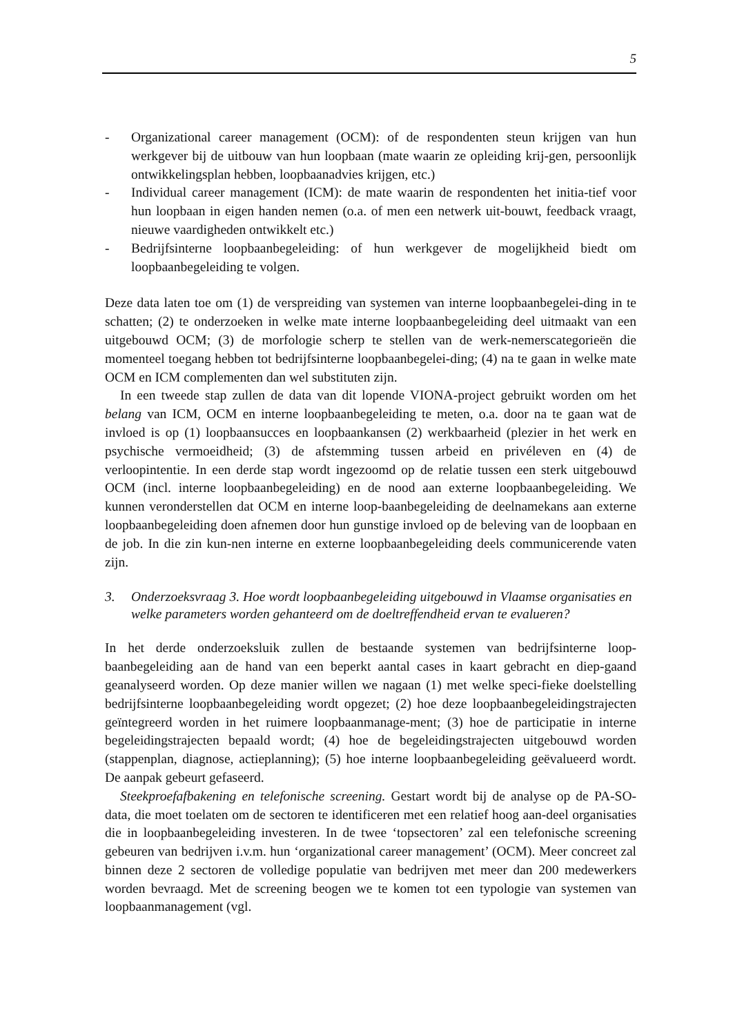5
- Organizational career management (OCM): of de respondenten steun krijgen van hun werkgever bij de uitbouw van hun loopbaan (mate waarin ze opleiding krij-gen, persoonlijk ontwikkelingsplan hebben, loopbaanadvies krijgen, etc.)
- Individual career management (ICM): de mate waarin de respondenten het initia-tief voor hun loopbaan in eigen handen nemen (o.a. of men een netwerk uit-bouwt, feedback vraagt, nieuwe vaardigheden ontwikkelt etc.)
- Bedrijfsinterne loopbaanbegeleiding: of hun werkgever de mogelijkheid biedt om loopbaanbegeleiding te volgen.
Deze data laten toe om (1) de verspreiding van systemen van interne loopbaanbegelei-ding in te schatten; (2) te onderzoeken in welke mate interne loopbaanbegeleiding deel uitmaakt van een uitgebouwd OCM; (3) de morfologie scherp te stellen van de werk-nemerscategorieën die momenteel toegang hebben tot bedrijfsinterne loopbaanbegelei-ding; (4) na te gaan in welke mate OCM en ICM complementen dan wel substituten zijn.
In een tweede stap zullen de data van dit lopende VIONA-project gebruikt worden om het belang van ICM, OCM en interne loopbaanbegeleiding te meten, o.a. door na te gaan wat de invloed is op (1) loopbaansucces en loopbaankansen (2) werkbaarheid (plezier in het werk en psychische vermoeidheid; (3) de afstemming tussen arbeid en privéleven en (4) de verloopintentie. In een derde stap wordt ingezoomd op de relatie tussen een sterk uitgebouwd OCM (incl. interne loopbaanbegeleiding) en de nood aan externe loopbaanbegeleiding. We kunnen veronderstellen dat OCM en interne loop-baanbegeleiding de deelnamekans aan externe loopbaanbegeleiding doen afnemen door hun gunstige invloed op de beleving van de loopbaan en de job. In die zin kun-nen interne en externe loopbaanbegeleiding deels communicerende vaten zijn.
3. Onderzoeksvraag 3. Hoe wordt loopbaanbegeleiding uitgebouwd in Vlaamse organisaties en welke parameters worden gehanteerd om de doeltreffendheid ervan te evalueren?
In het derde onderzoeksluik zullen de bestaande systemen van bedrijfsinterne loop-baanbegeleiding aan de hand van een beperkt aantal cases in kaart gebracht en diep-gaand geanalyseerd worden. Op deze manier willen we nagaan (1) met welke speci-fieke doelstelling bedrijfsinterne loopbaanbegeleiding wordt opgezet; (2) hoe deze loopbaanbegeleidingstrajecten geïntegreerd worden in het ruimere loopbaanmanage-ment; (3) hoe de participatie in interne begeleidingstrajecten bepaald wordt; (4) hoe de begeleidingstrajecten uitgebouwd worden (stappenplan, diagnose, actieplanning); (5) hoe interne loopbaanbegeleiding geëvalueerd wordt. De aanpak gebeurt gefaseerd.
Steekproefafbakening en telefonische screening. Gestart wordt bij de analyse op de PA-SO-data, die moet toelaten om de sectoren te identificeren met een relatief hoog aan-deel organisaties die in loopbaanbegeleiding investeren. In de twee ‘topsectoren’ zal een telefonische screening gebeuren van bedrijven i.v.m. hun ‘organizational career management’ (OCM). Meer concreet zal binnen deze 2 sectoren de volledige populatie van bedrijven met meer dan 200 medewerkers worden bevraagd. Met de screening beogen we te komen tot een typologie van systemen van loopbaanmanagement (vgl.